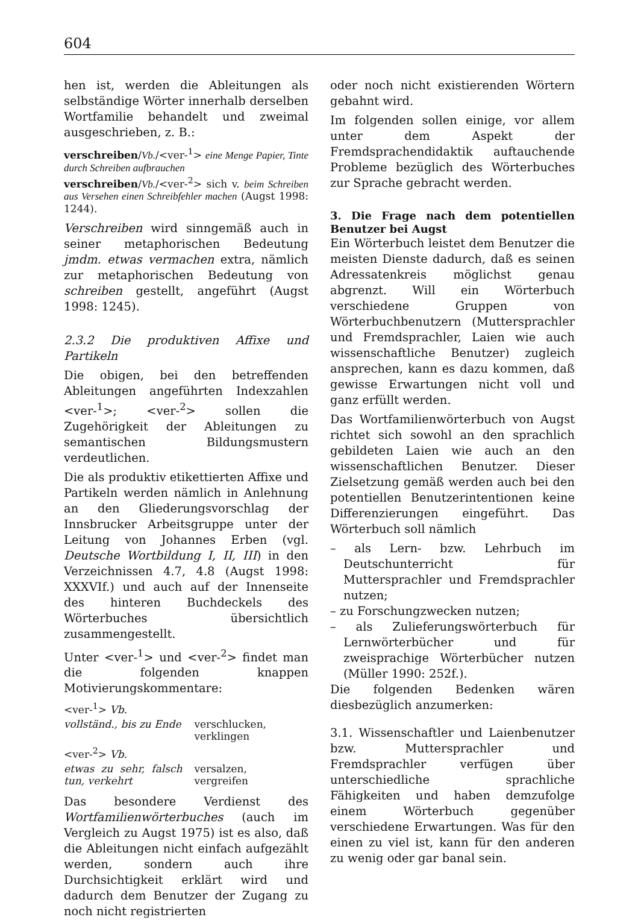604
hen ist, werden die Ableitungen als selbständige Wörter innerhalb derselben Wortfamilie behandelt und zweimal ausgeschrieben, z. B.:
verschreiben/Vb./<ver-<sup>1</sup>> eine Menge Papier, Tinte durch Schreiben aufbrauchen
verschreiben/Vb./<ver-<sup>2</sup>> sich v. beim Schreiben aus Versehen einen Schreibfehler machen (Augst 1998: 1244).
Verschreiben wird sinngemäß auch in seiner metaphorischen Bedeutung jmdm. etwas vermachen extra, nämlich zur metaphorischen Bedeutung von schreiben gestellt, angeführt (Augst 1998: 1245).
2.3.2 Die produktiven Affixe und Partikeln
Die obigen, bei den betreffenden Ableitungen angeführten Indexzahlen <ver-<sup>1</sup>>; <ver-<sup>2</sup>> sollen die Zugehörigkeit der Ableitungen zu semantischen Bildungsmustern verdeutlichen.
Die als produktiv etikettierten Affixe und Partikeln werden nämlich in Anlehnung an den Gliederungsvorschlag der Innsbrucker Arbeitsgruppe unter der Leitung von Johannes Erben (vgl. Deutsche Wortbildung I, II, III) in den Verzeichnissen 4.7, 4.8 (Augst 1998: XXXVIf.) und auch auf der Innenseite des hinteren Buchdeckels des Wörterbuches übersichtlich zusammengestellt.
Unter <ver-<sup>1</sup>> und <ver-<sup>2</sup>> findet man die folgenden knappen Motivierungskommentare:
| <ver-<sup>1</sup>> Vb. | |
| vollständ., bis zu Ende | verschlucken, verklingen |
| <ver-<sup>2</sup>> Vb. | |
| etwas zu sehr, falsch tun, verkehrt | versalzen, vergreifen |
Das besondere Verdienst des Wortfamilienwörterbuches (auch im Vergleich zu Augst 1975) ist es also, daß die Ableitungen nicht einfach aufgezählt werden, sondern auch ihre Durchsichtigkeit erklärt wird und dadurch dem Benutzer der Zugang zu noch nicht registrierten
oder noch nicht existierenden Wörtern gebahnt wird.
Im folgenden sollen einige, vor allem unter dem Aspekt der Fremdsprachendidaktik auftauchende Probleme bezüglich des Wörterbuches zur Sprache gebracht werden.
3. Die Frage nach dem potentiellen Benutzer bei Augst
Ein Wörterbuch leistet dem Benutzer die meisten Dienste dadurch, daß es seinen Adressatenkreis möglichst genau abgrenzt. Will ein Wörterbuch verschiedene Gruppen von Wörterbuchbenutzern (Muttersprachler und Fremdsprachler, Laien wie auch wissenschaftliche Benutzer) zugleich ansprechen, kann es dazu kommen, daß gewisse Erwartungen nicht voll und ganz erfüllt werden.
Das Wortfamilienwörterbuch von Augst richtet sich sowohl an den sprachlich gebildeten Laien wie auch an den wissenschaftlichen Benutzer. Dieser Zielsetzung gemäß werden auch bei den potentiellen Benutzerintentionen keine Differenzierungen eingeführt. Das Wörterbuch soll nämlich
– als Lern- bzw. Lehrbuch im Deutschunterricht für Muttersprachler und Fremdsprachler nutzen;
– zu Forschungzwecken nutzen;
– als Zulieferungswörterbuch für Lernwörterbücher und für zweisprachige Wörterbücher nutzen (Müller 1990: 252f.).
Die folgenden Bedenken wären diesbezüglich anzumerken:
3.1. Wissenschaftler und Laienbenutzer bzw. Muttersprachler und Fremdsprachler verfügen über unterschiedliche sprachliche Fähigkeiten und haben demzufolge einem Wörterbuch gegenüber verschiedene Erwartungen. Was für den einen zu viel ist, kann für den anderen zu wenig oder gar banal sein.